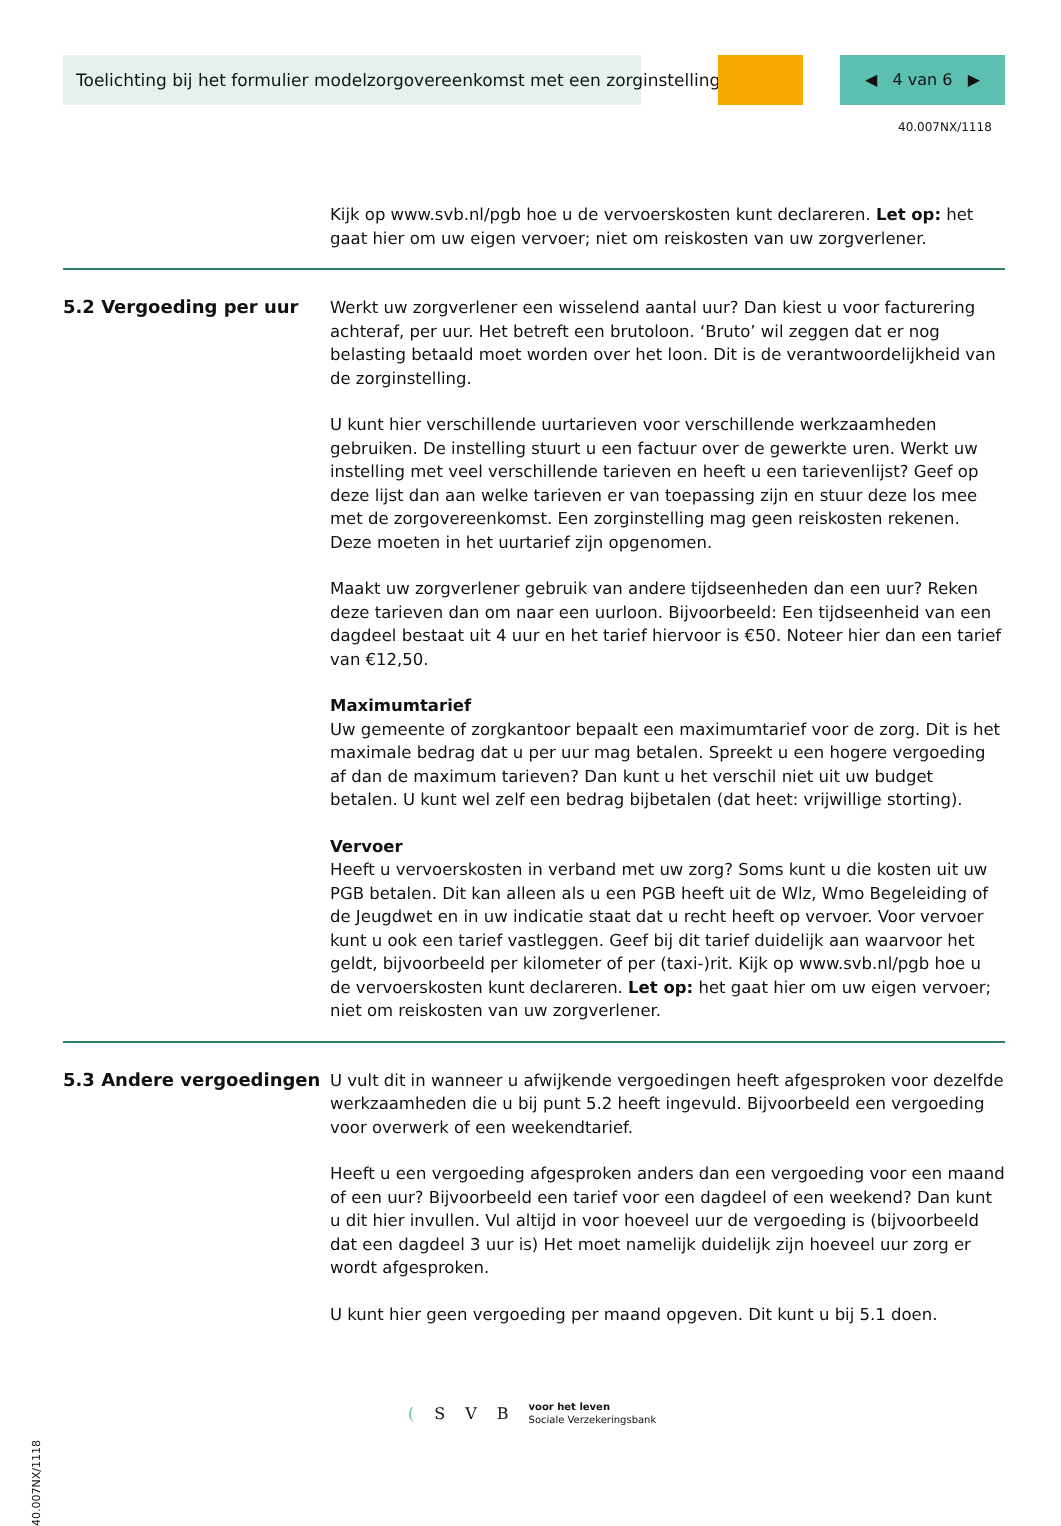Toelichting bij het formulier modelzorgovereenkomst met een zorginstelling ◀ 4 van 6 ▶
40.007NX/1118
Kijk op www.svb.nl/pgb hoe u de vervoerskosten kunt declareren. Let op: het gaat hier om uw eigen vervoer; niet om reiskosten van uw zorgverlener.
5.2 Vergoeding per uur
Werkt uw zorgverlener een wisselend aantal uur? Dan kiest u voor facturering achteraf, per uur. Het betreft een brutoloon. ‘Bruto’ wil zeggen dat er nog belasting betaald moet worden over het loon. Dit is de verantwoordelijkheid van de zorginstelling.
U kunt hier verschillende uurtarieven voor verschillende werkzaamheden gebruiken. De instelling stuurt u een factuur over de gewerkte uren. Werkt uw instelling met veel verschillende tarieven en heeft u een tarievenlijst? Geef op deze lijst dan aan welke tarieven er van toepassing zijn en stuur deze los mee met de zorgovereenkomst. Een zorginstelling mag geen reiskosten rekenen. Deze moeten in het uurtarief zijn opgenomen.
Maakt uw zorgverlener gebruik van andere tijdseenheden dan een uur? Reken deze tarieven dan om naar een uurloon. Bijvoorbeeld: Een tijdseenheid van een dagdeel bestaat uit 4 uur en het tarief hiervoor is €50. Noteer hier dan een tarief van €12,50.
Maximumtarief
Uw gemeente of zorgkantoor bepaalt een maximumtarief voor de zorg. Dit is het maximale bedrag dat u per uur mag betalen. Spreekt u een hogere vergoeding af dan de maximum tarieven? Dan kunt u het verschil niet uit uw budget betalen. U kunt wel zelf een bedrag bijbetalen (dat heet: vrijwillige storting).
Vervoer
Heeft u vervoerskosten in verband met uw zorg? Soms kunt u die kosten uit uw PGB betalen. Dit kan alleen als u een PGB heeft uit de Wlz, Wmo Begeleiding of de Jeugdwet en in uw indicatie staat dat u recht heeft op vervoer. Voor vervoer kunt u ook een tarief vastleggen. Geef bij dit tarief duidelijk aan waarvoor het geldt, bijvoorbeeld per kilometer of per (taxi-)rit. Kijk op www.svb.nl/pgb hoe u de vervoerskosten kunt declareren. Let op: het gaat hier om uw eigen vervoer; niet om reiskosten van uw zorgverlener.
5.3 Andere vergoedingen
U vult dit in wanneer u afwijkende vergoedingen heeft afgesproken voor dezelfde werkzaamheden die u bij punt 5.2 heeft ingevuld. Bijvoorbeeld een vergoeding voor overwerk of een weekendtarief.
Heeft u een vergoeding afgesproken anders dan een vergoeding voor een maand of een uur? Bijvoorbeeld een tarief voor een dagdeel of een weekend? Dan kunt u dit hier invullen. Vul altijd in voor hoeveel uur de vergoeding is (bijvoorbeeld dat een dagdeel 3 uur is) Het moet namelijk duidelijk zijn hoeveel uur zorg er wordt afgesproken.
U kunt hier geen vergoeding per maand opgeven. Dit kunt u bij 5.1 doen.
40.007NX/1118
(SVB voor het leven
Sociale Verzekeringsbank